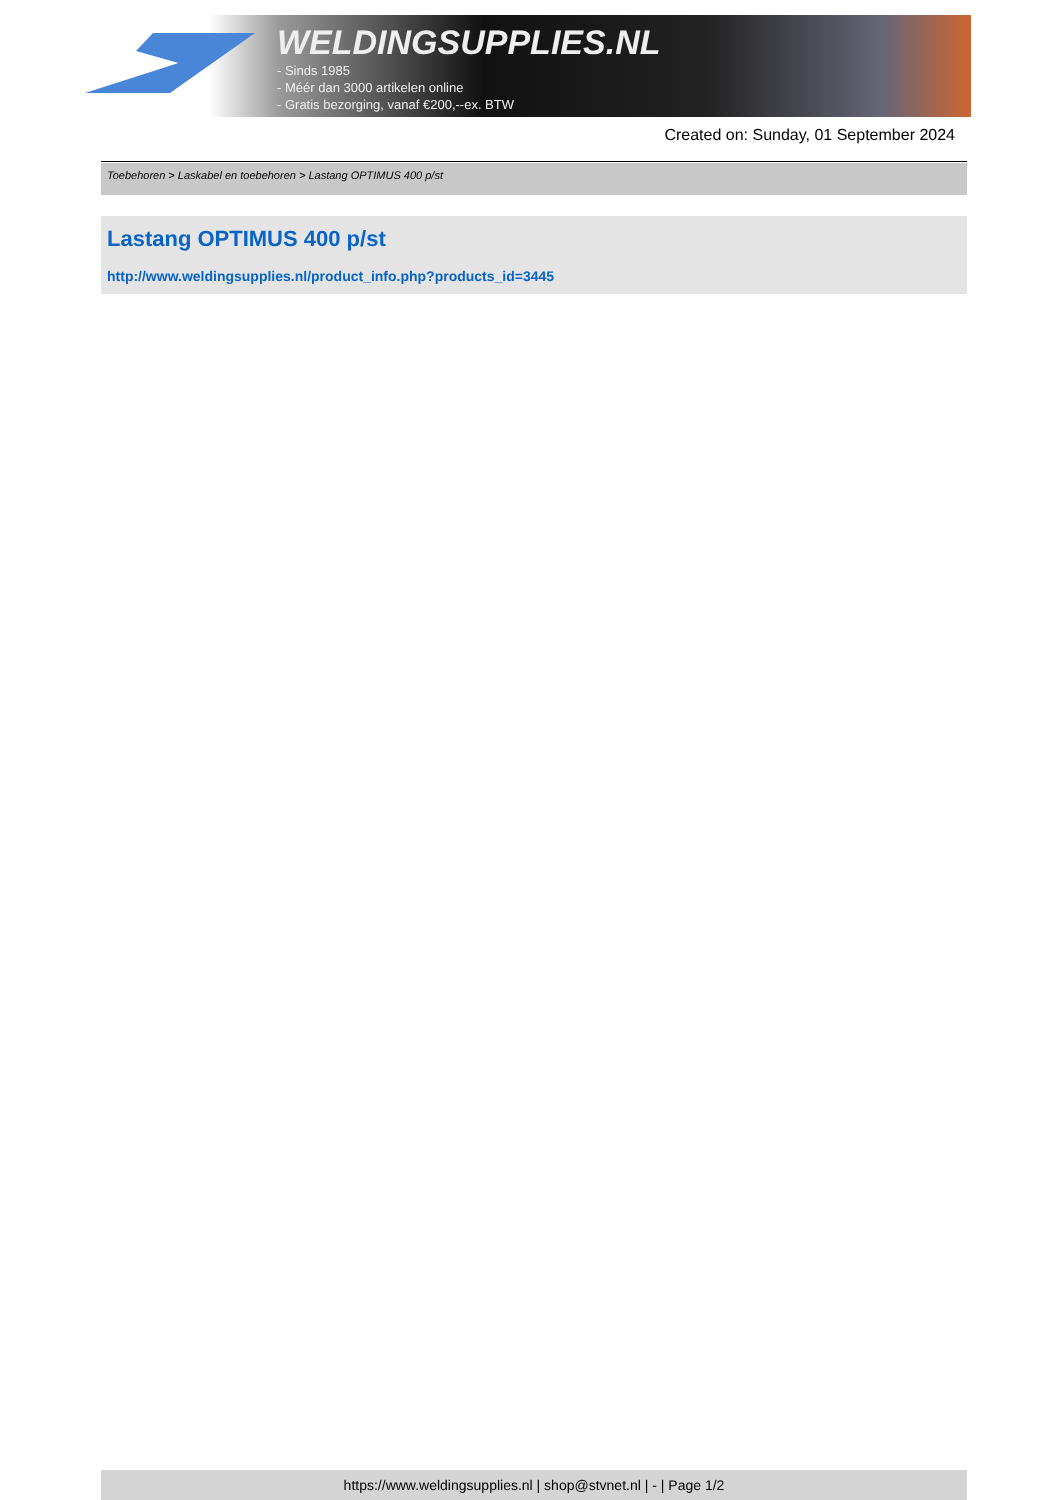WELDINGSUPPLIES.NL
- Sinds 1985
- Méér dan 3000 artikelen online
- Gratis bezorging, vanaf €200,--ex. BTW
Created on: Sunday, 01 September 2024
Toebehoren > Laskabel en toebehoren > Lastang OPTIMUS 400 p/st
Lastang OPTIMUS 400 p/st
http://www.weldingsupplies.nl/product_info.php?products_id=3445
https://www.weldingsupplies.nl | shop@stvnet.nl | - | Page 1/2